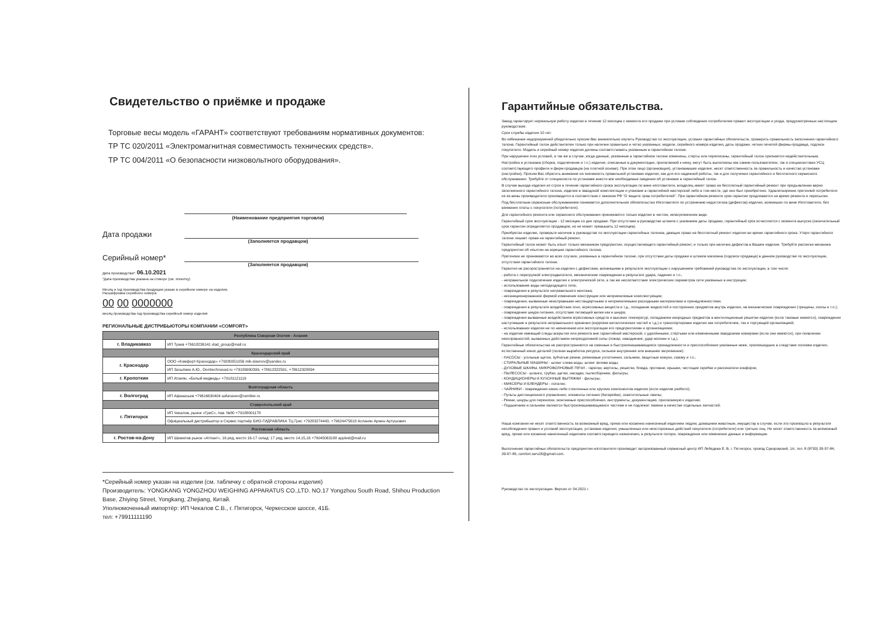Свидетельство о приёмке и продаже
Торговые весы модель «ГАРАНТ» соответствуют требованиям нормативных документов:
ТР ТС 020/2011 «Электромагнитная совместимость технических средств».
ТР ТС 004/2011 «О безопасности низковольтного оборудования».
(Наименование предприятия торговли)
Дата продажи
(Заполняется продавцом)
Серийный номер*
(Заполняется продавцом)
Дата производства*: 06.10.2021
*Дата производства указана на стикере (см. этикетку)
Месяц и год производства продукции указан в серийном номере на изделии.
Расшифровка серийного номера:
00 00 0000000
месяц производства год производства серийный номер изделия
РЕГИОНАЛЬНЫЕ ДИСТРИБЬЮТОРЫ КОМПАНИИ «COMFORT»
| Республика Северная Осетия - Алания | |
| г. Владикавказ | ИП Туаев +79618236141 vlad_group@mail.ru |
| Краснодарский край | |
| г. Краснодар | ООО «Комфорт-Краснодар» +79280051056 mik-slavnov@yandex.ru |
| | ИП Засыпкин А.Ю., Domtechnosad.ru +79189990399, +78612322501, +78612328894 |
| г. Кропоткин | ИП Атанян, «Белый медведь» +79181121119 |
| Волгоградская область | |
| г. Волгоград | ИП Афанасьев +79616630404 aafanasev@rambler.ru |
| Ставропольский край | |
| г. Пятигорск | ИП Чекалов, рынок «ГриС», пав. №80 +79188001178 |
| | Официальный дистрибьютор и Сервис партнёр БИО-ГИДРАВЛИКА ТЦ Грис +79283274443, +79624475618 Асланян Армен Артушович |
| Ростовская область | |
| г. Ростов-на-Дону | ИП Шамилов рынок «Атлант», 16 ряд, место 16-17 склад: 17 ряд, место 14,15,16 +79045063188 appleid@mail.ru |
*Серийный номер указан на изделии (см. табличку с обратной стороны изделия)
Производитель: YONGKANG YONGZHOU WEIGHING APPARATUS CO.,LTD. NO.17 Yongzhou South Road, Shihou Production Base, Zhiying Street, Yongkang, Zhejiang, Китай.
Уполномоченный импортёр: ИП Чекалов С.В., г. Пятигорск, Черкесское шоссе, 41Б.
тел: +79911111190
Гарантийные обязательства.
Завод гарантирует нормальную работу изделия в течение 12 месяцев с момента его продажи при условии соблюдения потребителем правил эксплуатации и ухода, предусмотренных настоящим руководством.
Срок службы изделия 10 лет.
Во избежание недоразумений убедительно просим Вас внимательно изучить Руководство по эксплуатации, условия гарантийных обязательств, проверить правильность заполнения гарантийного талона. Гарантийный талон действителен только при наличии правильно и четко указанных: модели, серийного номера изделия, даты продажи, четких печатей фирмы-продавца, подписи покупателя. Модель и серийный номер изделия должны соответствовать указанным в гарантийном талоне.
При нарушении этих условий, а так же в случае, когда данные, указанные в гарантийном талоне изменены, стерты или переписаны, гарантийный талон признается недействительным.
Настройка и установка (сборка, подключение и т.п.) изделия, описанные в документации, прилагаемой к нему, могут быть выполнены как самим пользователем, так и специалистами УСЦ соответствующего профиля и фирм-продавцов (на платной основе). При этом лицо (организация), установившее изделие, несет ответственность за правильность и качество установки (настройки). Просим Вас обратить внимание на значимость правильной установки изделия, как для его надежной работы, так и для получения гарантийного и бесплатного сервисного обслуживания. Требуйте от специалиста по установке внести все необходимые сведения об установке в гарантийный талон.
В случае выхода изделия из строя в течение гарантийного срока эксплуатации по вине изготовителя, владелец имеет право на бесплатный гарантийный ремонт при предъявлении верно заполненного гарантийного талона, изделие в заводской комплектации и упаковке в гарантийной мастерской либо в том месте, где оно был приобретено. Удовлетворение претензий потребителя из-за вины производителя производится в соответствии с законом РФ "О защите прав потребителей". При гарантийном ремонте срок гарантии продлевается на время ремонта и пересылки.
Под бесплатным сервисным обслуживанием понимается дополнительное обязательство Изготовителя по устранению недостатков (дефектов) изделия, возникших по вине Изготовителя, без взимания платы с покупателя (потребителя).
Для гарантийного ремонта или сервисного обслуживания принимаются только изделия в чистом, незагрязненном виде.
Гарантийный срок эксплуатации - 12 месяцев со дня продажи. При отсутствии в руководстве штампа с указанием даты продажи, гарантийный срок исчисляется с момента выпуска (окончательный срок гарантии определяется продавцом, но не может превышать 12 месяцев).
Приобретая изделие, проверьте наличие в руководстве по эксплуатации гарантийных талонов, дающих право на бесплатный ремонт изделия во время гарантийного срока. Утеря гарантийного талона лишает права на гарантийный ремонт.
Гарантийный талон может быть изъят только механиком предприятия, осуществляющего гарантийный ремонт, и только при наличии дефектов в Вашем изделии. Требуйте расписки механика предприятия об изъятии на корешке гарантийного талона.
Претензии не принимаются во всех случаях, указанных в гарантийном талоне, при отсутствии даты продажи и штампа магазина (подписи продавца) в данном руководстве по эксплуатации, отсутствии гарантийного талона.
Гарантия не распространяется на изделия с дефектами, возникшими в результате эксплуатации с нарушением требований руководства по эксплуатации, в том числе:
- работа с перегрузкой электродвигателя, механические повреждения в результате удара, падения и т.п.;
- неправильное подключение изделия к электрической сети, а так же несоответствие электрических параметров сети указанных в инструкции;
- использование воды неподходящего типа;
- повреждения в результате неправильного монтажа;
- несанкционированное фирмой изменение конструкции или неприемлемые комплектующие;
- повреждения, вызванные неисправными нестандартными и неприемлемыми расходными материалами и принадлежностями;
- повреждения в результате воздействия огня, агрессивных веществ и т.д., попадание жидкостей и посторонних предметов внутрь изделия, на механические повреждения (трещины, сколы и т.п.);
- повреждение шнура питания, отсутствие питающей вилки как и шнура;
- повреждения вызванные воздействием агрессивных средств и высоких температур, попаданием инородных предметов в вентиляционные решетки изделия (если таковые имеются), повреждения наступившие в результате неправильного хранения (коррозия металлических частей и т.д.) и транспортировки изделия как потребителем, так и торгующей организацией;
- использования изделия не по назначению или эксплуатации его предприятиями и организациями;
- на изделие имеющий следы вскрытия или ремонта вне гарантийной мастерской, с удалёнными, стёртыми или измененными заводскими номерами (если они имеются), при появлении неисправностей, вызванных действием непреодолимой силы (пожар, наводнение, удар молнии и т.д.).
Гарантийные обязательства не распространяются на сменные и быстроизнашивающиеся принадлежности и приспособления указанные ниже, произошедших в следствие поломки изделия, естественный износ деталей (полная выработка ресурса, сильное внутреннее или внешнее загрязнение):
- НАСОСЫ - угольные щетки, зубчатые ремни, резиновые уплотнения, сальники, защитные кожухи, смазку и т.п.;
- СТИРАЛЬНЫЕ МАШИНЫ - шланг слива воды, шланг залива воды;
- ДУХОВЫЕ ШКАФЫ, МИКРОВОЛНОВЫЕ ПЕЧИ - тарелки, вертелы, решетки, блюда, противни, крышки, чистящие скребки и рассекатели конфорок;
- ПЫЛЕСОСЫ - шланги, трубки, щетки, насадки, пылесборники, фильтры;
- КОНДИЦИОНЕРЫ И КУХОННЫЕ ВЫТЯЖКИ - фильтры;
- МИКСЕРЫ И БЛЕНДЕРЫ - лопатки;
- ЧАЙНИКИ - повреждения каких-либо стеклянных или хрупких компонентов изделия (если изделие разбито);
- Пульты дистанционного управления, элементы питания (батарейки), осветительные лампы;
- Ремни, шнуры для переноски, монтажные приспособления, инструменты, документацию, прилагаемую к изделию.
- Подшипники и сальники являются быстроизнашивающимися частями и не подлежат замене в качестве отдельных запчастей.
Наша компания не несет ответственность за возможный вред, прямо или косвенно нанесенный изделием людям, домашним животным, имуществу в случае, если это произошло в результате несоблюдения правил и условий эксплуатации, установки изделия; умышленных или неосторожных действий покупателя (потребителя) или третьих лиц. Не несет ответственность за возможный вред, прямо или косвенно нанесенный изделием соответствующего назначения, в результате потери, повреждения или изменения данных и информации.
Выполнение гарантийных обязательств предприятия-изготовителя производит авторизованный сервисный центр ИП Лебедева Е. В. г. Пятигорск, проезд Суворовский, 1А; тел: 8 (8793) 39-97-84, 39-97-85, comfort.serv26@gmail.com.
Руководство по эксплуатации. Версия от 04.2021 г.